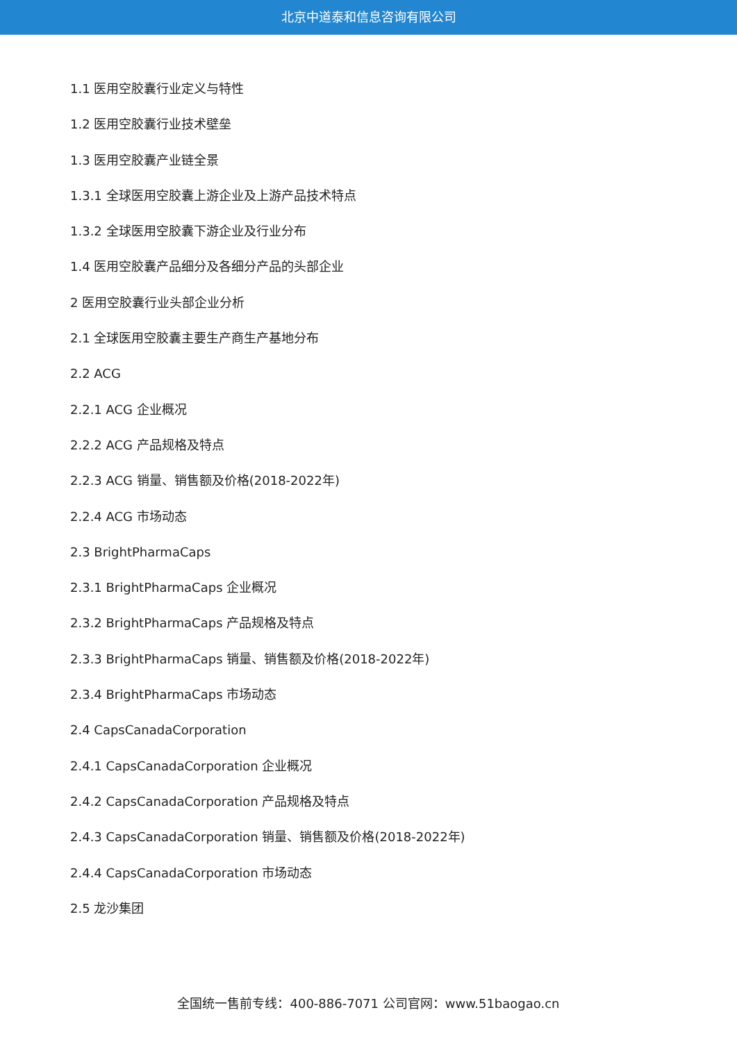北京中道泰和信息咨询有限公司
1.1 医用空胶囊行业定义与特性
1.2 医用空胶囊行业技术壁垒
1.3 医用空胶囊产业链全景
1.3.1 全球医用空胶囊上游企业及上游产品技术特点
1.3.2 全球医用空胶囊下游企业及行业分布
1.4 医用空胶囊产品细分及各细分产品的头部企业
2 医用空胶囊行业头部企业分析
2.1 全球医用空胶囊主要生产商生产基地分布
2.2 ACG
2.2.1 ACG 企业概况
2.2.2 ACG 产品规格及特点
2.2.3 ACG 销量、销售额及价格(2018-2022年)
2.2.4 ACG 市场动态
2.3 BrightPharmaCaps
2.3.1 BrightPharmaCaps 企业概况
2.3.2 BrightPharmaCaps 产品规格及特点
2.3.3 BrightPharmaCaps 销量、销售额及价格(2018-2022年)
2.3.4 BrightPharmaCaps 市场动态
2.4 CapsCanadaCorporation
2.4.1 CapsCanadaCorporation 企业概况
2.4.2 CapsCanadaCorporation 产品规格及特点
2.4.3 CapsCanadaCorporation 销量、销售额及价格(2018-2022年)
2.4.4 CapsCanadaCorporation 市场动态
2.5 龙沙集团
全国统一售前专线：400-886-7071 公司官网：www.51baogao.cn